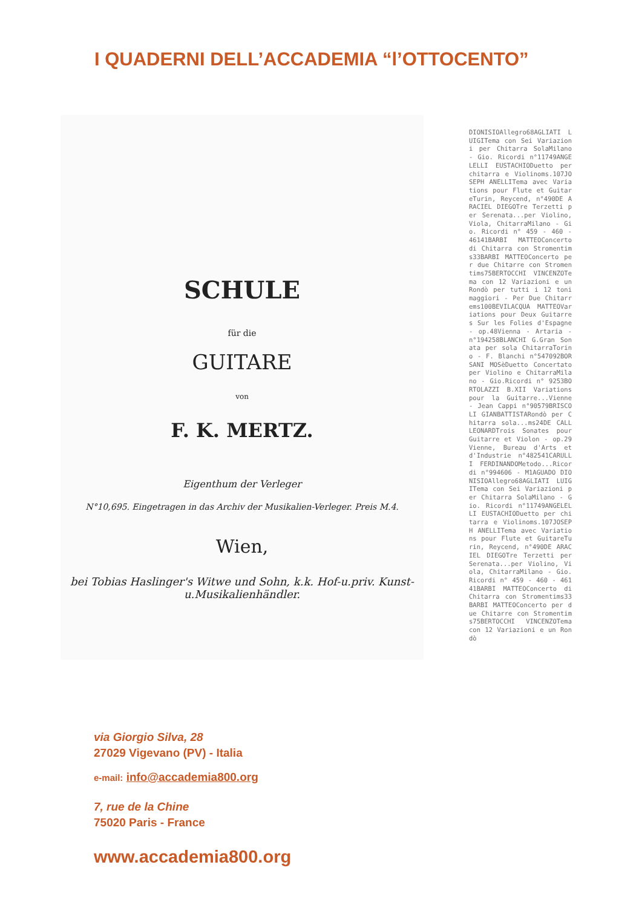I QUADERNI DELL’ACCADEMIA “l’OTTOCENTO”
SCHULE
für die
GUITARE
von
F. K. MERTZ.
Eigenthum der Verleger
N°10,695. Eingetragen in das Archiv der Musikalien-Verleger. Preis M.4.
Wien,
bei Tobias Haslinger's Witwe und Sohn, k.k. Hof-u.priv. Kunst-u.Musikalienhändler.
DIONISIOAllegro68AGLIATI LUIGITema con Sei Variazioni per Chitarra SolaMilano - Gio. Ricordi n°11749ANGELELLI EUSTACHIODuetto per chitarra e Violinoms.107JOSEPH ANELLITema avec Variations pour Flute et GuitareTurin, Reycend, n°490DE ARACIEL DIEGOTre Terzetti per Serenata...per Violino, Viola, ChitarraMilano - Gio. Ricordi n° 459 - 460 - 46141BARBI MATTEOConcerto di Chitarra con Stromentims33BARBI MATTEOConcerto per due Chitarre con Stromentims75BERTOCCHI VINCENZOTema con 12 Variazioni e un Rondò per tutti i 12 toni maggiori - Per Due Chitarrems100BEVILACQUA MATTEOVariations pour Deux Guitarres Sur les Folies d'Espagne - op.48Vienna - Artaria - n°194258BLANCHI G.Gran Sonata per sola ChitarraTorino - F. Blanchi n°547092BORSANI MOSèDuetto Concertato per Violino e ChitarraMilano - Gio.Ricordi n° 9253BORTOLAZZI B.XII Variations pour la Guitarre...Vienne - Jean Cappi n°90579BRISCOLI GIANBATTISTARondò per Chitarra sola...ms24DE CALL LEONARDTrois Sonates pour Guitarre et Violon - op.29Vienne, Bureau d'Arts et d'Industrie n°482541CARULLI FERDINANDOMetodo...Ricordi n°994606 - M1AGUADO DIONISIOAllegro68AGLIATI LUIGITema con Sei Variazioni per Chitarra SolaMilano - Gio. Ricordi n°11749ANGELELLI EUSTACHIODuetto per chitarra e Violinoms.107JOSEPH ANELLITema avec Variations pour Flute et GuitareTurin, Reycend, n°490DE ARACIEL DIEGOTre Terzetti per Serenata...per Violino, Viola, ChitarraMilano - Gio. Ricordi n° 459 - 460 - 46141BARBI MATTEOConcerto di Chitarra con Stromentims33BARBI MATTEOConcerto per due Chitarre con Stromentims75BERTOCCHI VINCENZOTema con 12 Variazioni e un Rondò
via Giorgio Silva, 28
27029 Vigevano (PV) - Italia
e-mail: info@accademia800.org
7, rue de la Chine
75020 Paris - France
www.accademia800.org